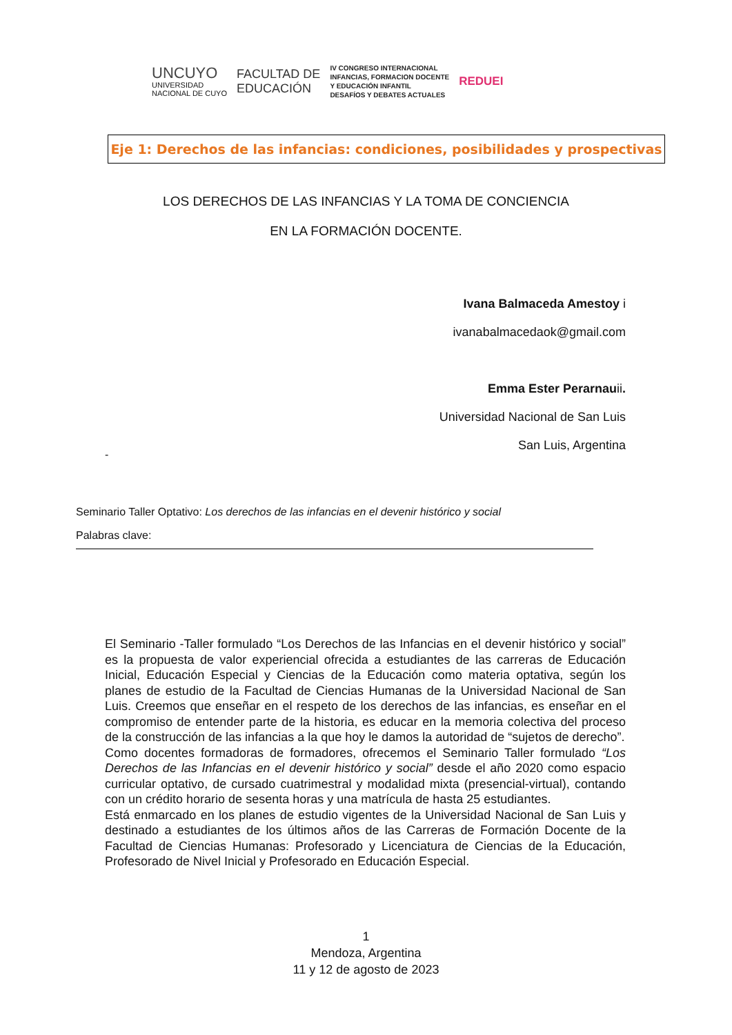UNCUYO
UNIVERSIDAD
NACIONAL DE CUYO
FACULTAD DE
EDUCACIÓN
IV CONGRESO INTERNACIONAL
INFANCIAS, FORMACION DOCENTE
Y EDUCACIÓN INFANTIL
DESAFÍOS Y DEBATES ACTUALES
REDUEI
Eje 1: Derechos de las infancias: condiciones, posibilidades y prospectivas
LOS DERECHOS DE LAS INFANCIAS Y LA TOMA DE CONCIENCIA
EN LA FORMACIÓN DOCENTE.
Ivana Balmaceda Amestoy i
ivanabalmacedaok@gmail.com
Emma Ester Perarnauii.
Universidad Nacional de San Luis
San Luis, Argentina
-
Seminario Taller Optativo: Los derechos de las infancias en el devenir histórico y social
Palabras clave:
El Seminario -Taller formulado “Los Derechos de las Infancias en el devenir histórico y social” es la propuesta de valor experiencial ofrecida a estudiantes de las carreras de Educación Inicial, Educación Especial y Ciencias de la Educación como materia optativa, según los planes de estudio de la Facultad de Ciencias Humanas de la Universidad Nacional de San Luis. Creemos que enseñar en el respeto de los derechos de las infancias, es enseñar en el compromiso de entender parte de la historia, es educar en la memoria colectiva del proceso de la construcción de las infancias a la que hoy le damos la autoridad de “sujetos de derecho”.
Como docentes formadoras de formadores, ofrecemos el Seminario Taller formulado “Los Derechos de las Infancias en el devenir histórico y social” desde el año 2020 como espacio curricular optativo, de cursado cuatrimestral y modalidad mixta (presencial-virtual), contando con un crédito horario de sesenta horas y una matrícula de hasta 25 estudiantes.
Está enmarcado en los planes de estudio vigentes de la Universidad Nacional de San Luis y destinado a estudiantes de los últimos años de las Carreras de Formación Docente de la Facultad de Ciencias Humanas: Profesorado y Licenciatura de Ciencias de la Educación, Profesorado de Nivel Inicial y Profesorado en Educación Especial.
1
Mendoza, Argentina
11 y 12 de agosto de 2023